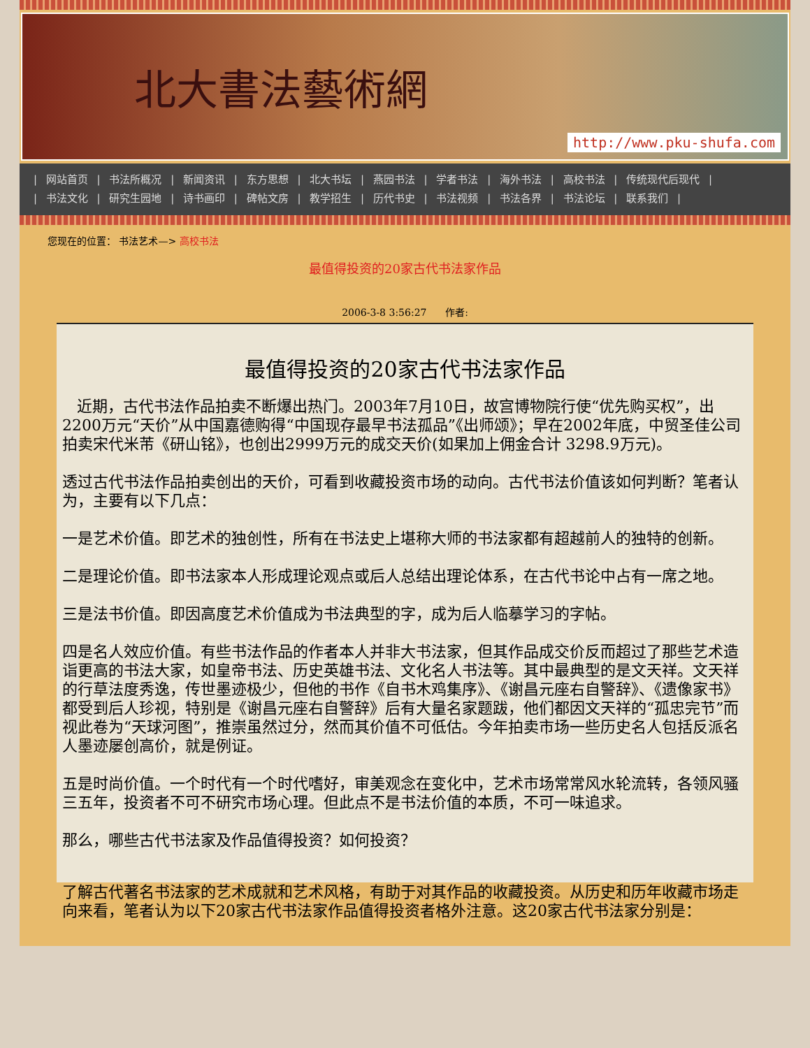北大書法藝術網
http://www.pku-shufa.com
| 网站首页 | 书法所概况 | 新闻资讯 | 东方思想 | 北大书坛 | 燕园书法 | 学者书法 | 海外书法 | 高校书法 | 传统现代后现代 |
| 书法文化 | 研究生园地 | 诗书画印 | 碑帖文房 | 教学招生 | 历代书史 | 书法视频 | 书法各界 | 书法论坛 | 联系我们 |
您现在的位置： 书法艺术—> 高校书法
最值得投资的20家古代书法家作品
2006-3-8 3:56:27 作者:
最值得投资的20家古代书法家作品
近期，古代书法作品拍卖不断爆出热门。2003年7月10日，故宫博物院行使“优先购买权”，出2200万元“天价”从中国嘉德购得“中国现存最早书法孤品”《出师颂》；早在2002年底，中贸圣佳公司拍卖宋代米芾《研山铭》，也创出2999万元的成交天价(如果加上佣金合计 3298.9万元)。
透过古代书法作品拍卖创出的天价，可看到收藏投资市场的动向。古代书法价值该如何判断？笔者认为，主要有以下几点：
一是艺术价值。即艺术的独创性，所有在书法史上堪称大师的书法家都有超越前人的独特的创新。
二是理论价值。即书法家本人形成理论观点或后人总结出理论体系，在古代书论中占有一席之地。
三是法书价值。即因高度艺术价值成为书法典型的字，成为后人临摹学习的字帖。
四是名人效应价值。有些书法作品的作者本人并非大书法家，但其作品成交价反而超过了那些艺术造诣更高的书法大家，如皇帝书法、历史英雄书法、文化名人书法等。其中最典型的是文天祥。文天祥的行草法度秀逸，传世墨迹极少，但他的书作《自书木鸡集序》、《谢昌元座右自警辞》、《遗像家书》都受到后人珍视，特别是《谢昌元座右自警辞》后有大量名家题跋，他们都因文天祥的“孤忠完节”而视此卷为“天球河图”，推崇虽然过分，然而其价值不可低估。今年拍卖市场一些历史名人包括反派名人墨迹屡创高价，就是例证。
五是时尚价值。一个时代有一个时代嗜好，审美观念在变化中，艺术市场常常风水轮流转，各领风骚三五年，投资者不可不研究市场心理。但此点不是书法价值的本质，不可一味追求。
那么，哪些古代书法家及作品值得投资？如何投资？
了解古代著名书法家的艺术成就和艺术风格，有助于对其作品的收藏投资。从历史和历年收藏市场走向来看，笔者认为以下20家古代书法家作品值得投资者格外注意。这20家古代书法家分别是：